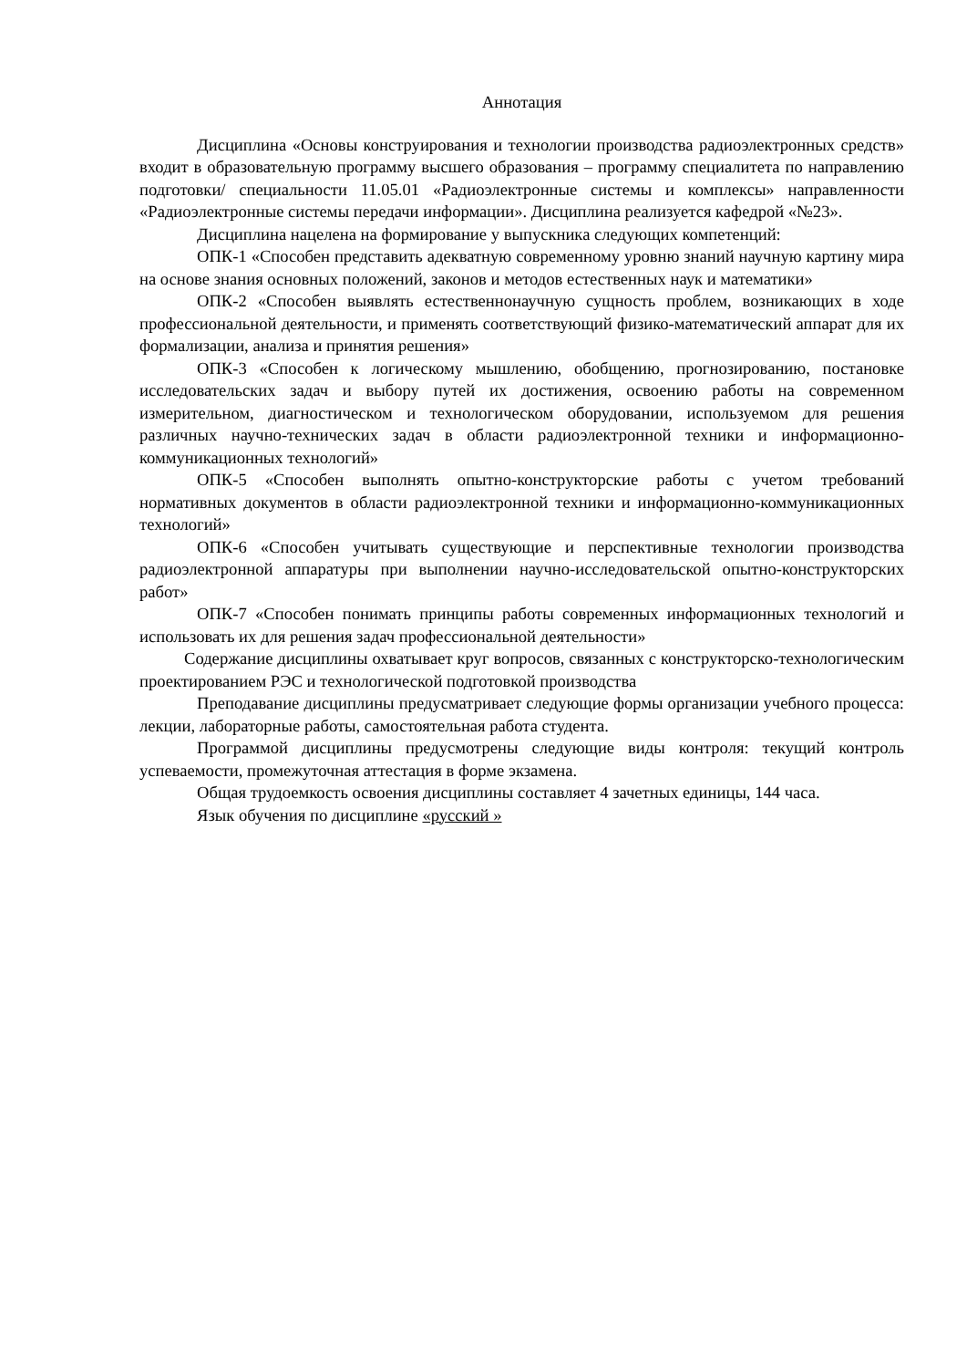Аннотация
Дисциплина «Основы конструирования и технологии производства радиоэлектронных средств» входит в образовательную программу высшего образования – программу специалитета по направлению подготовки/ специальности 11.05.01 «Радиоэлектронные системы и комплексы» направленности «Радиоэлектронные системы передачи информации». Дисциплина реализуется кафедрой «№23».
Дисциплина нацелена на формирование у выпускника следующих компетенций:
ОПК-1 «Способен представить адекватную современному уровню знаний научную картину мира на основе знания основных положений, законов и методов естественных наук и математики»
ОПК-2 «Способен выявлять естественнонаучную сущность проблем, возникающих в ходе профессиональной деятельности, и применять соответствующий физико-математический аппарат для их формализации, анализа и принятия решения»
ОПК-3 «Способен к логическому мышлению, обобщению, прогнозированию, постановке исследовательских задач и выбору путей их достижения, освоению работы на современном измерительном, диагностическом и технологическом оборудовании, используемом для решения различных научно-технических задач в области радиоэлектронной техники и информационно-коммуникационных технологий»
ОПК-5 «Способен выполнять опытно-конструкторские работы с учетом требований нормативных документов в области радиоэлектронной техники и информационно-коммуникационных технологий»
ОПК-6 «Способен учитывать существующие и перспективные технологии производства радиоэлектронной аппаратуры при выполнении научно-исследовательской опытно-конструкторских работ»
ОПК-7 «Способен понимать принципы работы современных информационных технологий и использовать их для решения задач профессиональной деятельности»
Содержание дисциплины охватывает круг вопросов, связанных с конструкторско-технологическим проектированием РЭС и технологической подготовкой производства
Преподавание дисциплины предусматривает следующие формы организации учебного процесса: лекции, лабораторные работы, самостоятельная работа студента.
Программой дисциплины предусмотрены следующие виды контроля: текущий контроль успеваемости, промежуточная аттестация в форме экзамена.
Общая трудоемкость освоения дисциплины составляет 4 зачетных единицы, 144 часа.
Язык обучения по дисциплине «русский »